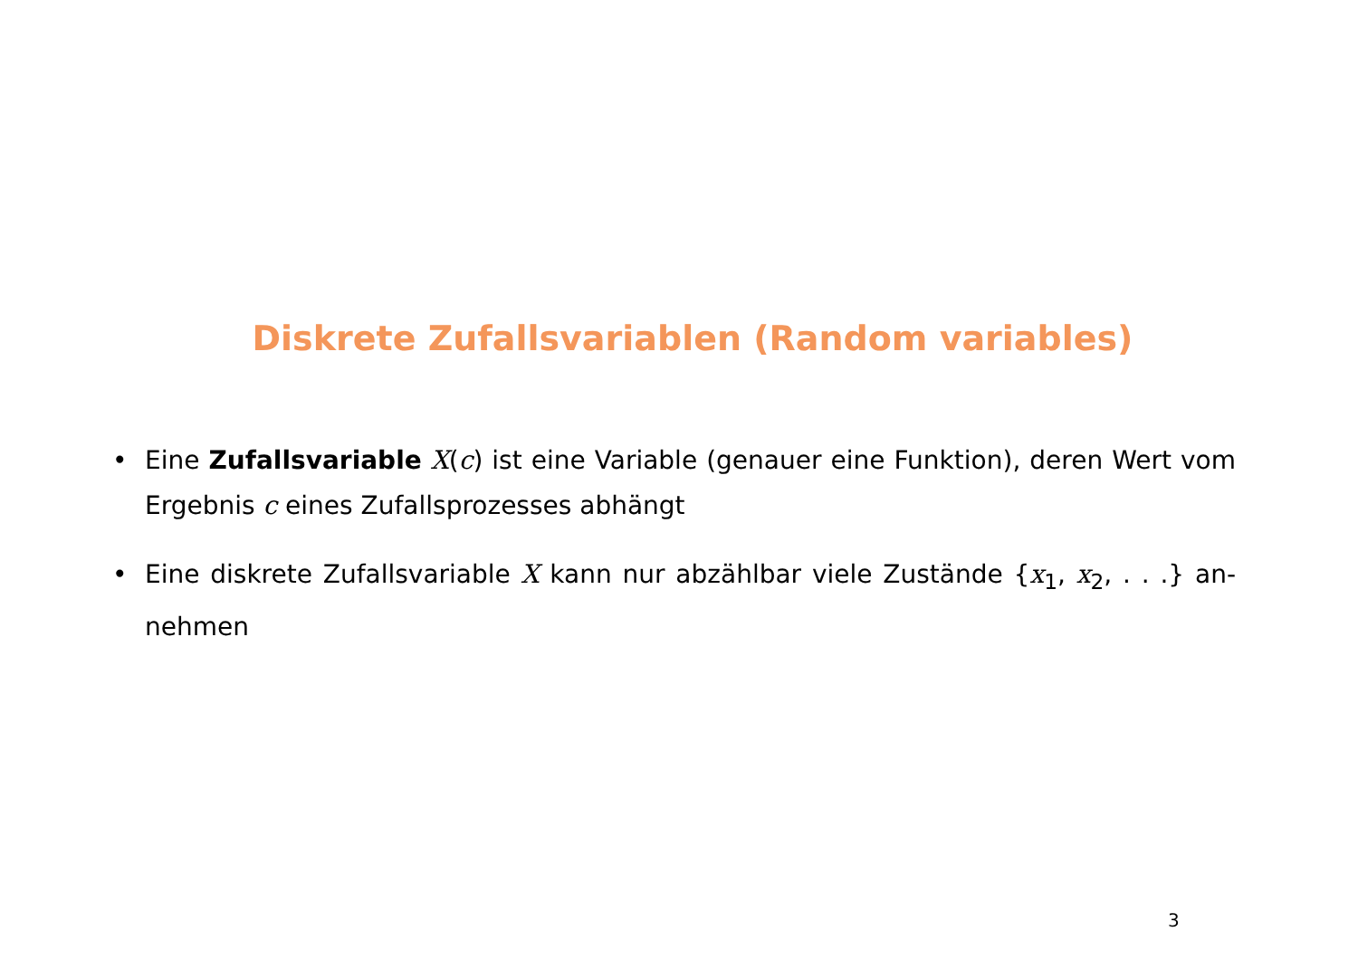Diskrete Zufallsvariablen (Random variables)
• Eine Zufallsvariable X(c) ist eine Variable (genauer eine Funktion), deren Wert vom Ergebnis c eines Zufallsprozesses abhängt
• Eine diskrete Zufallsvariable X kann nur abzählbar viele Zustände {x<sub>1</sub>, x<sub>2</sub>, . . .} an-nehmen
3